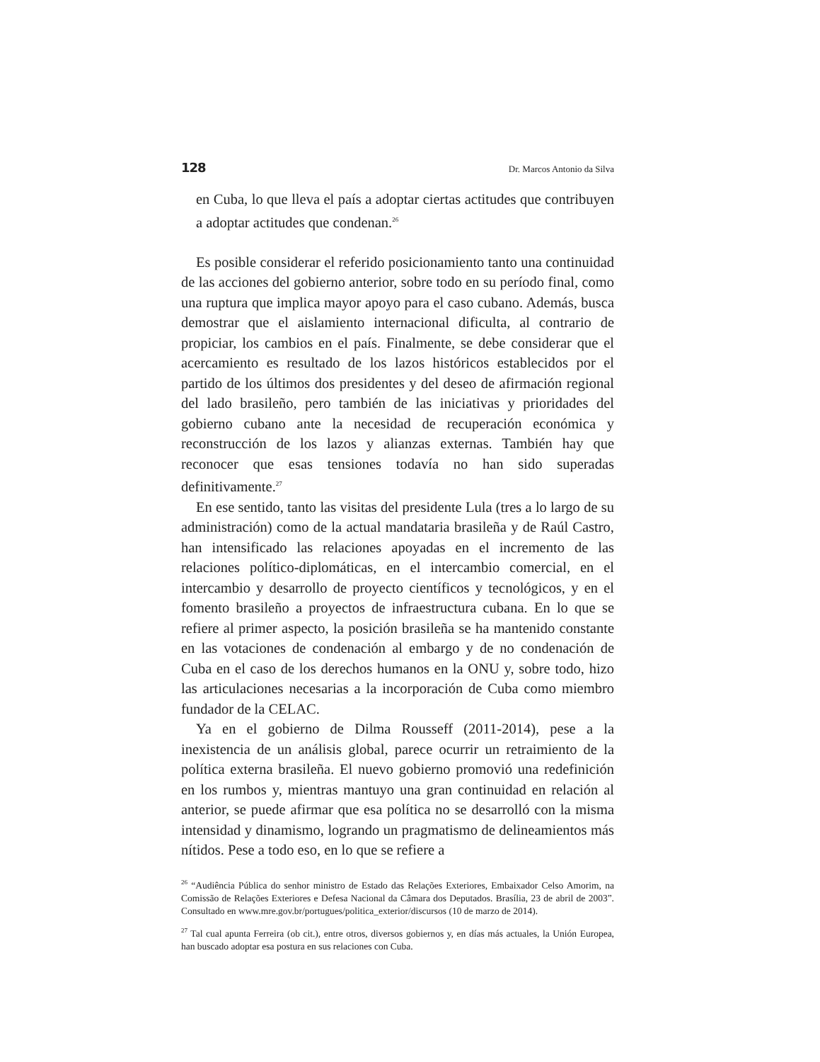128 Dr. Marcos Antonio da Silva
en Cuba, lo que lleva el país a adoptar ciertas actitudes que contribuyen a adoptar actitudes que condenan.<sup>26</sup>
Es posible considerar el referido posicionamiento tanto una continuidad de las acciones del gobierno anterior, sobre todo en su período final, como una ruptura que implica mayor apoyo para el caso cubano. Además, busca demostrar que el aislamiento internacional dificulta, al contrario de propiciar, los cambios en el país. Finalmente, se debe considerar que el acercamiento es resultado de los lazos históricos establecidos por el partido de los últimos dos presidentes y del deseo de afirmación regional del lado brasileño, pero también de las iniciativas y prioridades del gobierno cubano ante la necesidad de recuperación económica y reconstrucción de los lazos y alianzas externas. También hay que reconocer que esas tensiones todavía no han sido superadas definitivamente.<sup>27</sup>
En ese sentido, tanto las visitas del presidente Lula (tres a lo largo de su administración) como de la actual mandataria brasileña y de Raúl Castro, han intensificado las relaciones apoyadas en el incremento de las relaciones político-diplomáticas, en el intercambio comercial, en el intercambio y desarrollo de proyecto científicos y tecnológicos, y en el fomento brasileño a proyectos de infraestructura cubana. En lo que se refiere al primer aspecto, la posición brasileña se ha mantenido constante en las votaciones de condenación al embargo y de no condenación de Cuba en el caso de los derechos humanos en la ONU y, sobre todo, hizo las articulaciones necesarias a la incorporación de Cuba como miembro fundador de la CELAC.
Ya en el gobierno de Dilma Rousseff (2011-2014), pese a la inexistencia de un análisis global, parece ocurrir un retraimiento de la política externa brasileña. El nuevo gobierno promovió una redefinición en los rumbos y, mientras mantuyo una gran continuidad en relación al anterior, se puede afirmar que esa política no se desarrolló con la misma intensidad y dinamismo, logrando un pragmatismo de delineamientos más nítidos. Pese a todo eso, en lo que se refiere a
<sup>26</sup> “Audiência Pública do senhor ministro de Estado das Relações Exteriores, Embaixador Celso Amorim, na Comissão de Relações Exteriores e Defesa Nacional da Câmara dos Deputados. Brasília, 23 de abril de 2003”. Consultado en www.mre.gov.br/portugues/politica_exterior/discursos (10 de marzo de 2014).
<sup>27</sup> Tal cual apunta Ferreira (ob cit.), entre otros, diversos gobiernos y, en días más actuales, la Unión Europea, han buscado adoptar esa postura en sus relaciones con Cuba.